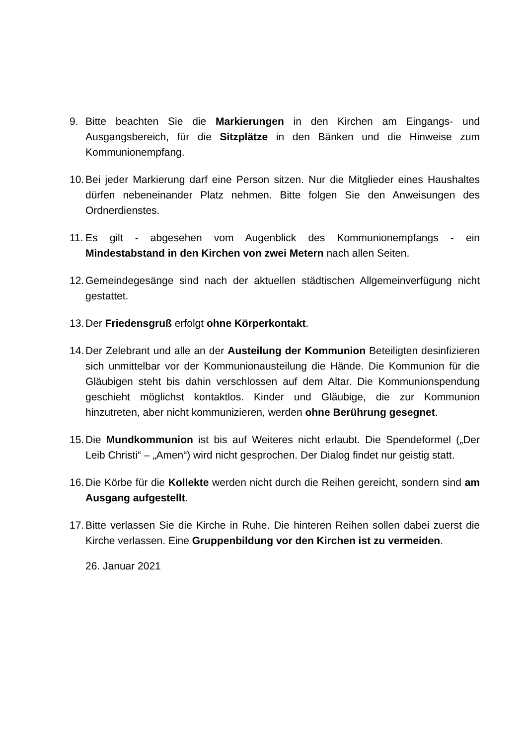9. Bitte beachten Sie die Markierungen in den Kirchen am Eingangs- und Ausgangsbereich, für die Sitzplätze in den Bänken und die Hinweise zum Kommunionempfang.
10.
Bei jeder Markierung darf eine Person sitzen. Nur die Mitglieder eines Haushaltes dürfen nebeneinander Platz nehmen. Bitte folgen Sie den Anweisungen des Ordnerdienstes.
11.
Es gilt - abgesehen vom Augenblick des Kommunionempfangs - ein Mindestabstand in den Kirchen von zwei Metern nach allen Seiten.
12.
Gemeindegesänge sind nach der aktuellen städtischen Allgemeinverfügung nicht gestattet.
13.
Der Friedensgruß erfolgt ohne Körperkontakt.
14.
Der Zelebrant und alle an der Austeilung der Kommunion Beteiligten desinfizieren sich unmittelbar vor der Kommunionausteilung die Hände. Die Kommunion für die Gläubigen steht bis dahin verschlossen auf dem Altar. Die Kommunionspendung geschieht möglichst kontaktlos. Kinder und Gläubige, die zur Kommunion hinzutreten, aber nicht kommunizieren, werden ohne Berührung gesegnet.
15.
Die Mundkommunion ist bis auf Weiteres nicht erlaubt. Die Spendeformel („Der Leib Christi“ – „Amen“) wird nicht gesprochen. Der Dialog findet nur geistig statt.
16.
Die Körbe für die Kollekte werden nicht durch die Reihen gereicht, sondern sind am Ausgang aufgestellt.
17.
Bitte verlassen Sie die Kirche in Ruhe. Die hinteren Reihen sollen dabei zuerst die Kirche verlassen. Eine Gruppenbildung vor den Kirchen ist zu vermeiden.
26. Januar 2021